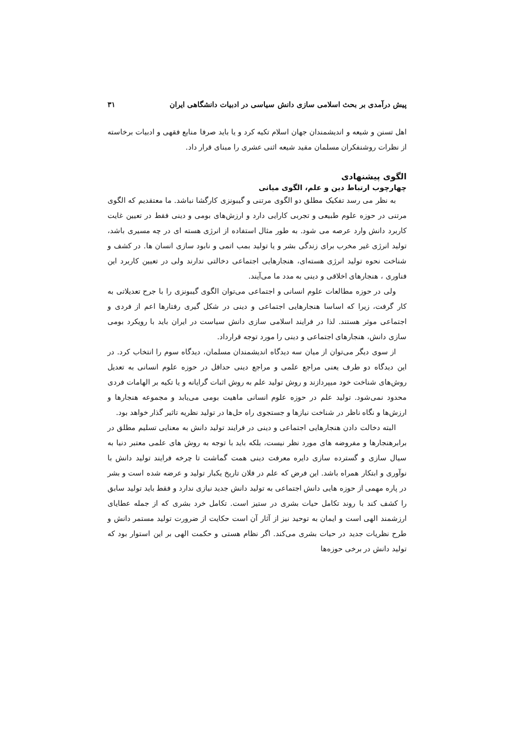پیش درآمدی بر بحث اسلامی سازی دانش سیاسی در ادبیات دانشگاهی ایران ۳۱
اهل تسنن و شیعه و اندیشمندان جهان اسلام تکیه کرد و یا باید صرفا منابع فقهی و ادبیات برخاسته از نظرات روشنفکران مسلمان مقید شیعه اثنی عشری را مبنای قرار داد.
الگوی پیشنهادی
چهارچوب ارتباط دین و علم، الگوی میانی
به نظر می رسد تفکیک مطلق دو الگوی مرتنی و گیبونزی کارگشا نباشد. ما معتقدیم که الگوی مرتنی در حوزه علوم طبیعی و تجربی کارایی دارد و ارزش‌های بومی و دینی فقط در تعیین غایت کاربرد دانش وارد عرصه می شود. به طور مثال استفاده از انرژی هسته ای در چه مسیری باشد، تولید انرژی غیر مخرب برای زندگی بشر و یا تولید بمب اتمی و نابود سازی انسان ها. در کشف و شناخت نحوه تولید انرژی هسته‌ای، هنجارهایی اجتماعی دخالتی ندارند ولی در تعیین کاربرد این فناوری ، هنجارهای اخلاقی و دینی به مدد ما می‌آیند.
ولی در حوزه مطالعات علوم انسانی و اجتماعی می‌توان الگوی گیبونزی را با جرح تعدیلاتی به کار گرفت، زیرا که اساسا هنجارهایی اجتماعی و دینی در شکل گیری رفتارها اعم از فردی و اجتماعی موثر هستند. لذا در فرایند اسلامی سازی دانش سیاست در ایران باید با رویکرد بومی سازی دانش، هنجارهای اجتماعی و دینی را مورد توجه قرارداد.
از سوی دیگر می‌توان از میان سه دیدگاه اندیشمندان مسلمان، دیدگاه سوم را انتخاب کرد. در این دیدگاه دو طرف یعنی مراجع علمی و مراجع دینی حداقل در حوزه علوم انسانی به تعدیل روش‌های شناخت خود میپردازند و روش تولید علم به روش اثبات گرایانه و یا تکیه بر الهامات فردی محدود نمی‌شود. تولید علم در حوزه علوم انسانی ماهیت بومی می‌یابد و مجموعه هنجارها و ارزش‌ها و نگاه ناظر در شناخت نیازها و جستجوی راه حل‌ها در تولید نظریه تاثیر گذار خواهد بود.
البته دخالت دادن هنجارهایی اجتماعی و دینی در فرایند تولید دانش به معنایی تسلیم مطلق در برابرهنجارها و مفروضه های مورد نظر نیست، بلکه باید با توجه به روش های علمی معتبر دنیا به سیال سازی و گسترده سازی دایره معرفت دینی همت گماشت تا چرخه فرایند تولید دانش با نوآوری و ابتکار همراه باشد. این فرض که علم در فلان تاریخ یکبار تولید و عرضه شده است و بشر در پاره مهمی از حوزه هایی دانش اجتماعی به تولید دانش جدید نیازی ندارد و فقط باید تولید سابق را کشف کند با روند تکامل حیات بشری در ستیز است. تکامل خرد بشری که از جمله عطایای ارزشمند الهی است و ایمان به توحید نیز از آثار آن است حکایت از ضرورت تولید مستمر دانش و طرح نظریات جدید در حیات بشری می‌کند. اگر نظام هستی و حکمت الهی بر این استوار بود که تولید دانش در برخی حوزه‌ها